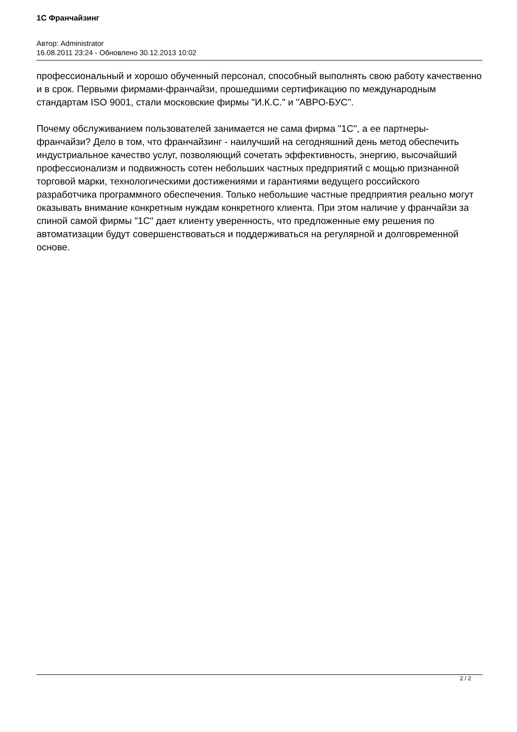1С Франчайзинг
Автор: Administrator
16.08.2011 23:24 - Обновлено 30.12.2013 10:02
профессиональный и хорошо обученный персонал, способный выполнять свою работу качественно и в срок. Первыми фирмами-франчайзи, прошедшими сертификацию по международным стандартам ISO 9001, стали московские фирмы "И.К.С." и "АВРО-БУС".
Почему обслуживанием пользователей занимается не сама фирма "1С", а ее партнеры-франчайзи? Дело в том, что франчайзинг - наилучший на сегодняшний день метод обеспечить индустриальное качество услуг, позволяющий сочетать эффективность, энергию, высочайший профессионализм и подвижность сотен небольших частных предприятий с мощью признанной торговой марки, технологическими достижениями и гарантиями ведущего российского разработчика программного обеспечения. Только небольшие частные предприятия реально могут оказывать внимание конкретным нуждам конкретного клиента. При этом наличие у франчайзи за спиной самой фирмы "1С" дает клиенту уверенность, что предложенные ему решения по автоматизации будут совершенствоваться и поддерживаться на регулярной и долговременной основе.
2 / 2